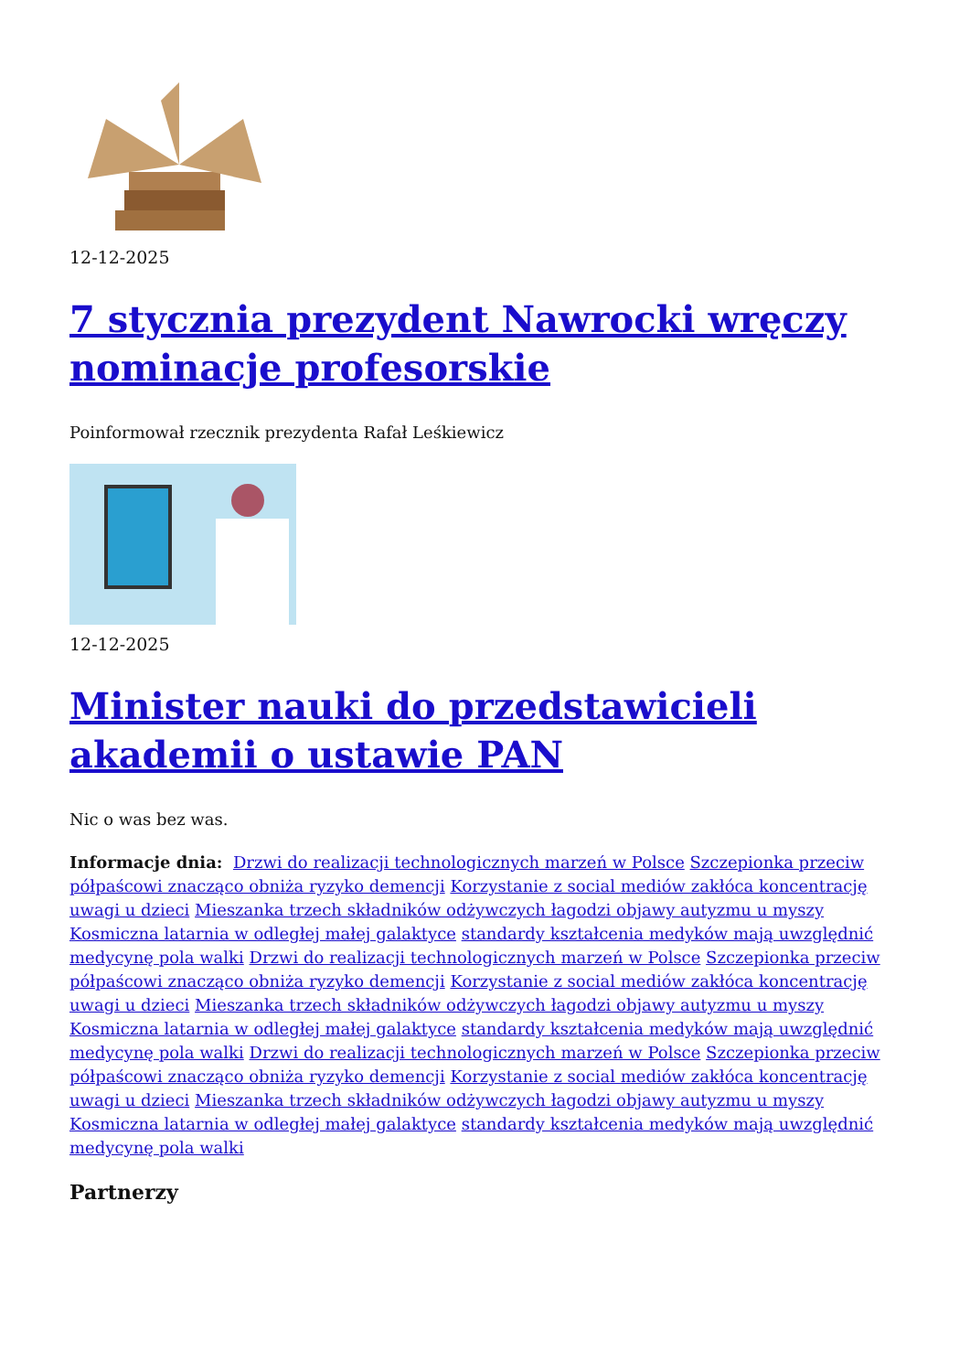12-12-2025
7 stycznia prezydent Nawrocki wręczy nominacje profesorskie
Poinformował rzecznik prezydenta Rafał Leśkiewicz
12-12-2025
Minister nauki do przedstawicieli akademii o ustawie PAN
Nic o was bez was.
Informacje dnia: Drzwi do realizacji technologicznych marzeń w Polsce Szczepionka przeciw półpaścowi znacząco obniża ryzyko demencji Korzystanie z social mediów zakłóca koncentrację uwagi u dzieci Mieszanka trzech składników odżywczych łagodzi objawy autyzmu u myszy Kosmiczna latarnia w odległej małej galaktyce standardy kształcenia medyków mają uwzględnić medycynę pola walki Drzwi do realizacji technologicznych marzeń w Polsce Szczepionka przeciw półpaścowi znacząco obniża ryzyko demencji Korzystanie z social mediów zakłóca koncentrację uwagi u dzieci Mieszanka trzech składników odżywczych łagodzi objawy autyzmu u myszy Kosmiczna latarnia w odległej małej galaktyce standardy kształcenia medyków mają uwzględnić medycynę pola walki Drzwi do realizacji technologicznych marzeń w Polsce Szczepionka przeciw półpaścowi znacząco obniża ryzyko demencji Korzystanie z social mediów zakłóca koncentrację uwagi u dzieci Mieszanka trzech składników odżywczych łagodzi objawy autyzmu u myszy Kosmiczna latarnia w odległej małej galaktyce standardy kształcenia medyków mają uwzględnić medycynę pola walki
Partnerzy